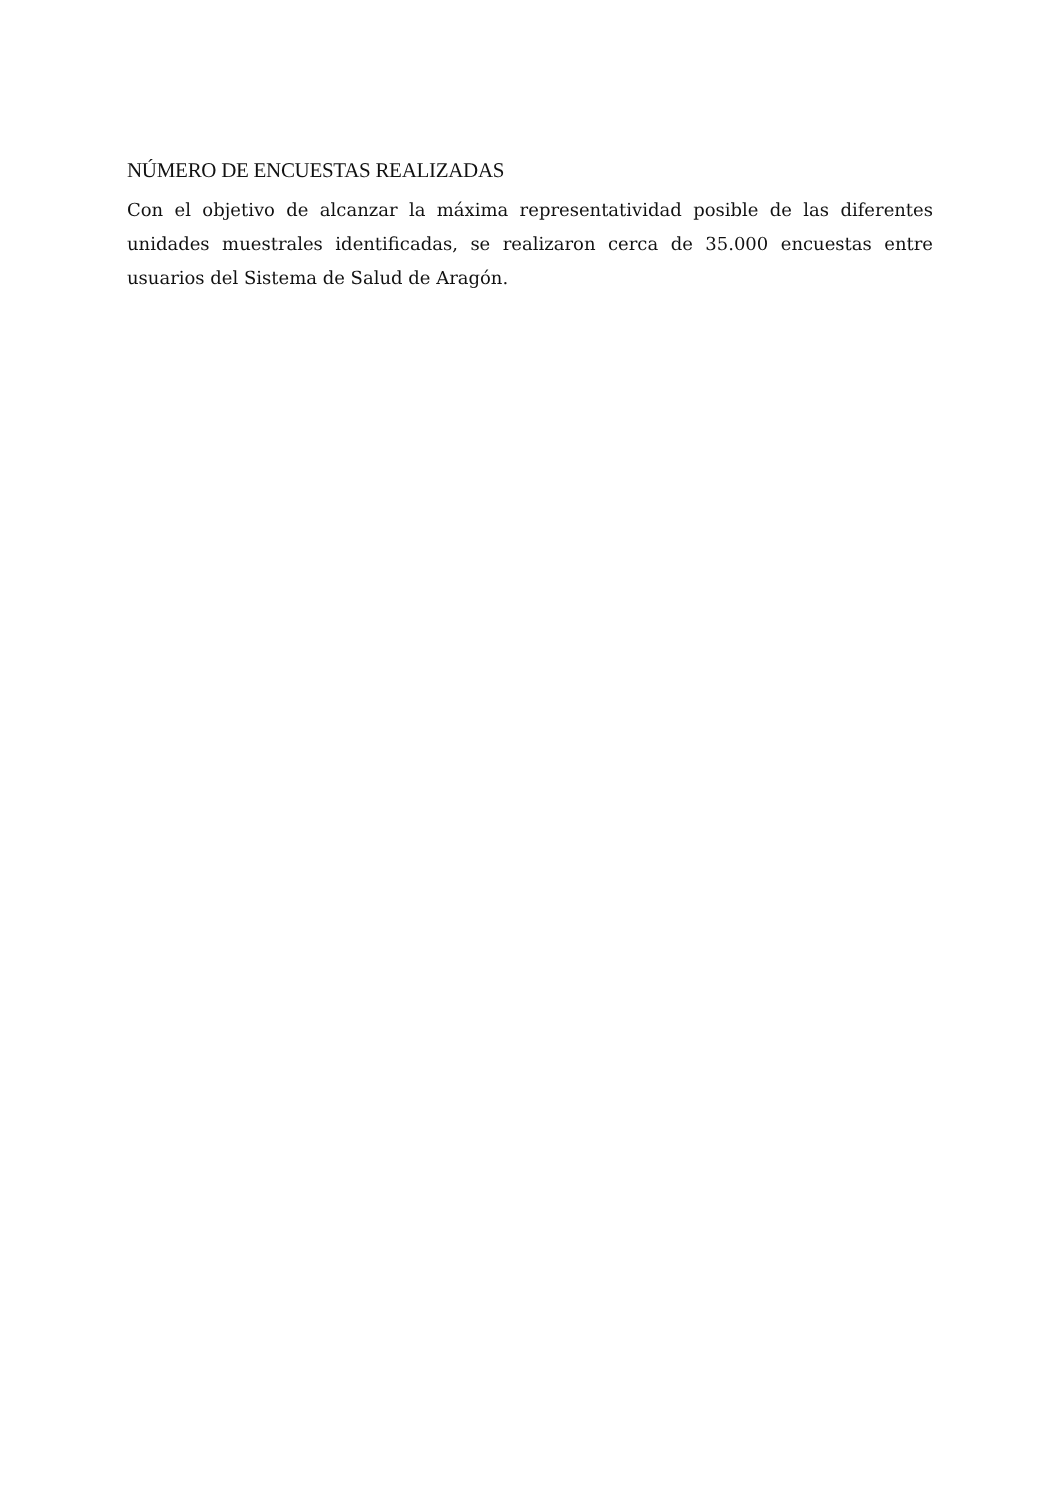NÚMERO DE ENCUESTAS REALIZADAS
Con el objetivo de alcanzar la máxima representatividad posible de las diferentes unidades muestrales identificadas, se realizaron cerca de 35.000 encuestas entre usuarios del Sistema de Salud de Aragón.